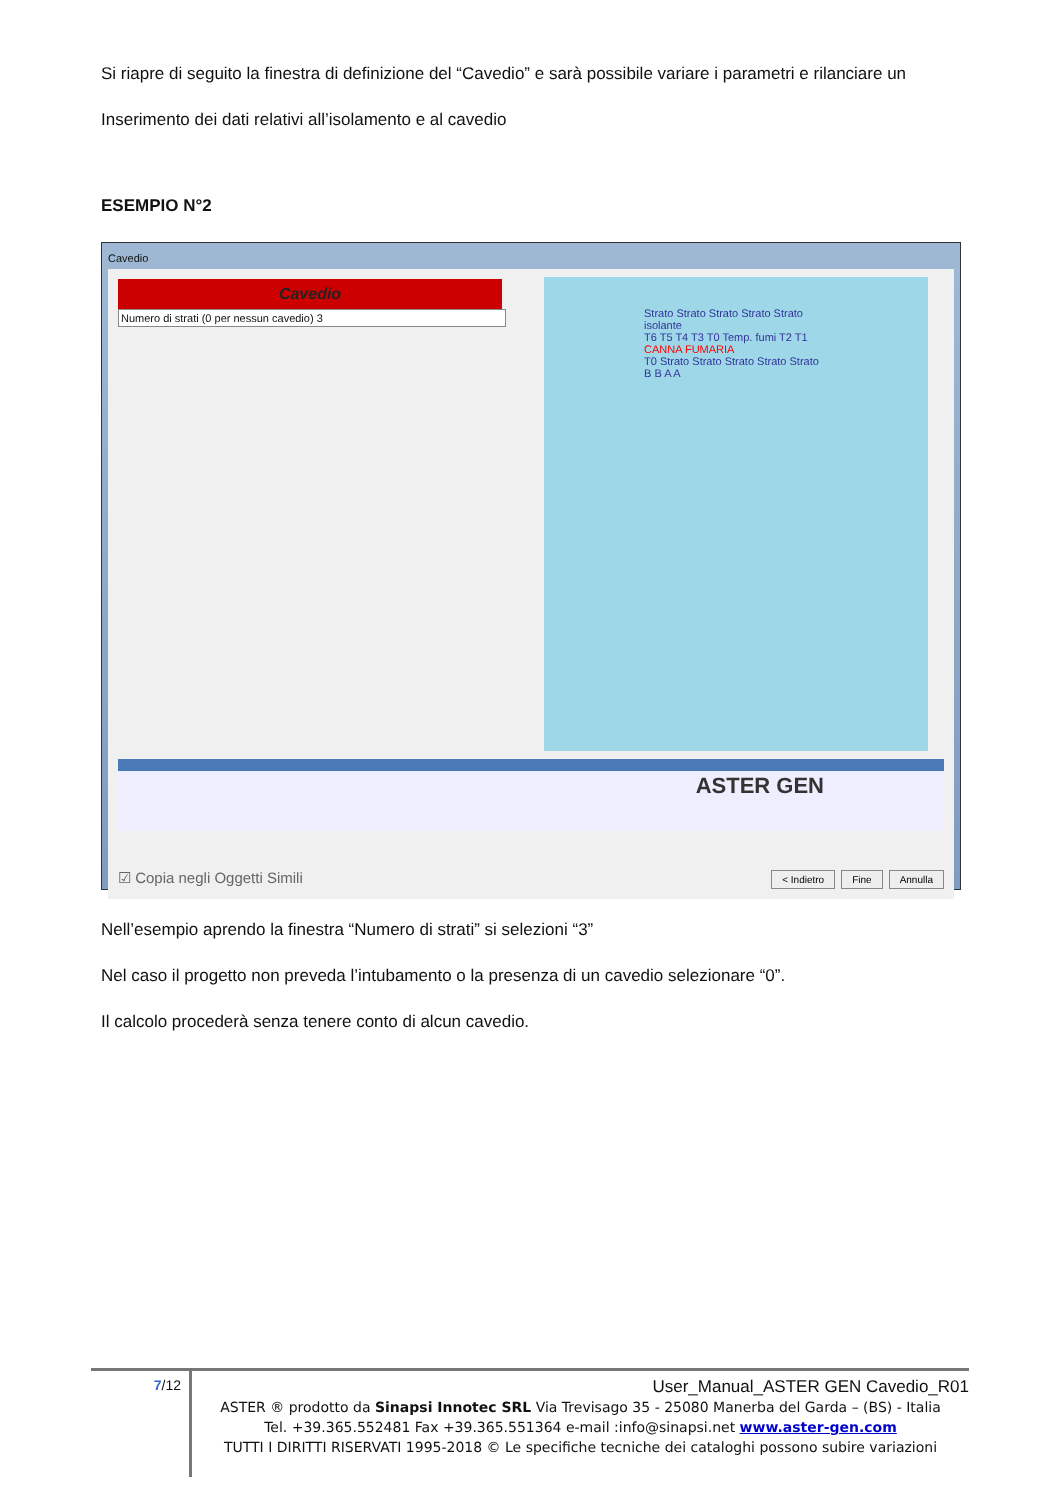Si riapre di seguito la finestra di definizione del “Cavedio” e sarà possibile variare i parametri e rilanciare un
Inserimento dei dati relativi all’isolamento e al cavedio
ESEMPIO N°2
Cavedio
Cavedio
Numero di strati (0 per nessun cavedio) 3
Strato Strato Strato Strato Strato
isolante
T6 T5 T4 T3 T0 Temp. fumi T2 T1
CANNA FUMARIA
T0 Strato Strato Strato Strato Strato B B A A
ASTER GEN
☑ Copia negli Oggetti Simili < Indietro Fine Annulla
Nell’esempio aprendo la finestra “Numero di strati” si selezioni “3”
Nel caso il progetto non preveda l’intubamento o la presenza di un cavedio selezionare “0”.
Il calcolo procederà senza tenere conto di alcun cavedio.
7/12
User_Manual_ASTER GEN Cavedio_R01
ASTER ® prodotto da Sinapsi Innotec SRL Via Trevisago 35 - 25080 Manerba del Garda – (BS) - Italia
Tel. +39.365.552481 Fax +39.365.551364 e-mail :info@sinapsi.net www.aster-gen.com
TUTTI I DIRITTI RISERVATI 1995-2018 © Le specifiche tecniche dei cataloghi possono subire variazioni